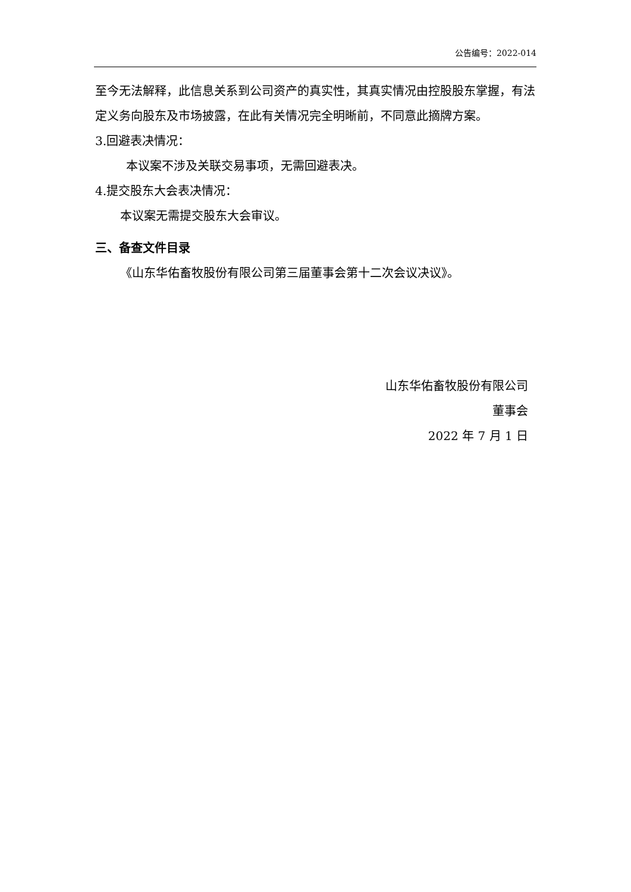公告编号：2022-014
至今无法解释，此信息关系到公司资产的真实性，其真实情况由控股股东掌握，有法定义务向股东及市场披露，在此有关情况完全明晰前，不同意此摘牌方案。
3.回避表决情况：
本议案不涉及关联交易事项，无需回避表决。
4.提交股东大会表决情况：
本议案无需提交股东大会审议。
三、备查文件目录
《山东华佑畜牧股份有限公司第三届董事会第十二次会议决议》。
山东华佑畜牧股份有限公司
董事会
2022 年 7 月 1 日